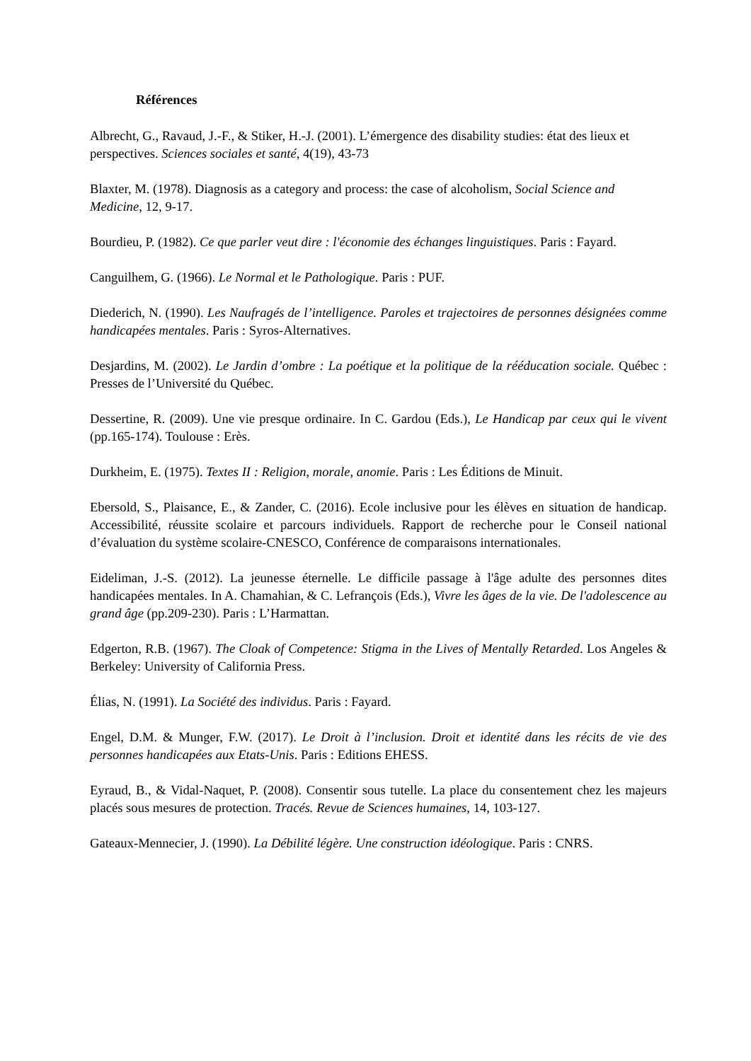Références
Albrecht, G., Ravaud, J.-F., & Stiker, H.-J. (2001). L’émergence des disability studies: état des lieux et perspectives. Sciences sociales et santé, 4(19), 43-73
Blaxter, M. (1978). Diagnosis as a category and process: the case of alcoholism, Social Science and Medicine, 12, 9-17.
Bourdieu, P. (1982). Ce que parler veut dire : l'économie des échanges linguistiques. Paris : Fayard.
Canguilhem, G. (1966). Le Normal et le Pathologique. Paris : PUF.
Diederich, N. (1990). Les Naufragés de l’intelligence. Paroles et trajectoires de personnes désignées comme handicapées mentales. Paris : Syros-Alternatives.
Desjardins, M. (2002). Le Jardin d’ombre : La poétique et la politique de la rééducation sociale. Québec : Presses de l’Université du Québec.
Dessertine, R. (2009). Une vie presque ordinaire. In C. Gardou (Eds.), Le Handicap par ceux qui le vivent (pp.165-174). Toulouse : Erès.
Durkheim, E. (1975). Textes II : Religion, morale, anomie. Paris : Les Éditions de Minuit.
Ebersold, S., Plaisance, E., & Zander, C. (2016). Ecole inclusive pour les élèves en situation de handicap. Accessibilité, réussite scolaire et parcours individuels. Rapport de recherche pour le Conseil national d’évaluation du système scolaire-CNESCO, Conférence de comparaisons internationales.
Eideliman, J.-S. (2012). La jeunesse éternelle. Le difficile passage à l'âge adulte des personnes dites handicapées mentales. In A. Chamahian, & C. Lefrançois (Eds.), Vivre les âges de la vie. De l'adolescence au grand âge (pp.209-230). Paris : L’Harmattan.
Edgerton, R.B. (1967). The Cloak of Competence: Stigma in the Lives of Mentally Retarded. Los Angeles & Berkeley: University of California Press.
Élias, N. (1991). La Société des individus. Paris : Fayard.
Engel, D.M. & Munger, F.W. (2017). Le Droit à l’inclusion. Droit et identité dans les récits de vie des personnes handicapées aux Etats-Unis. Paris : Editions EHESS.
Eyraud, B., & Vidal-Naquet, P. (2008). Consentir sous tutelle. La place du consentement chez les majeurs placés sous mesures de protection. Tracés. Revue de Sciences humaines, 14, 103-127.
Gateaux-Mennecier, J. (1990). La Débilité légère. Une construction idéologique. Paris : CNRS.